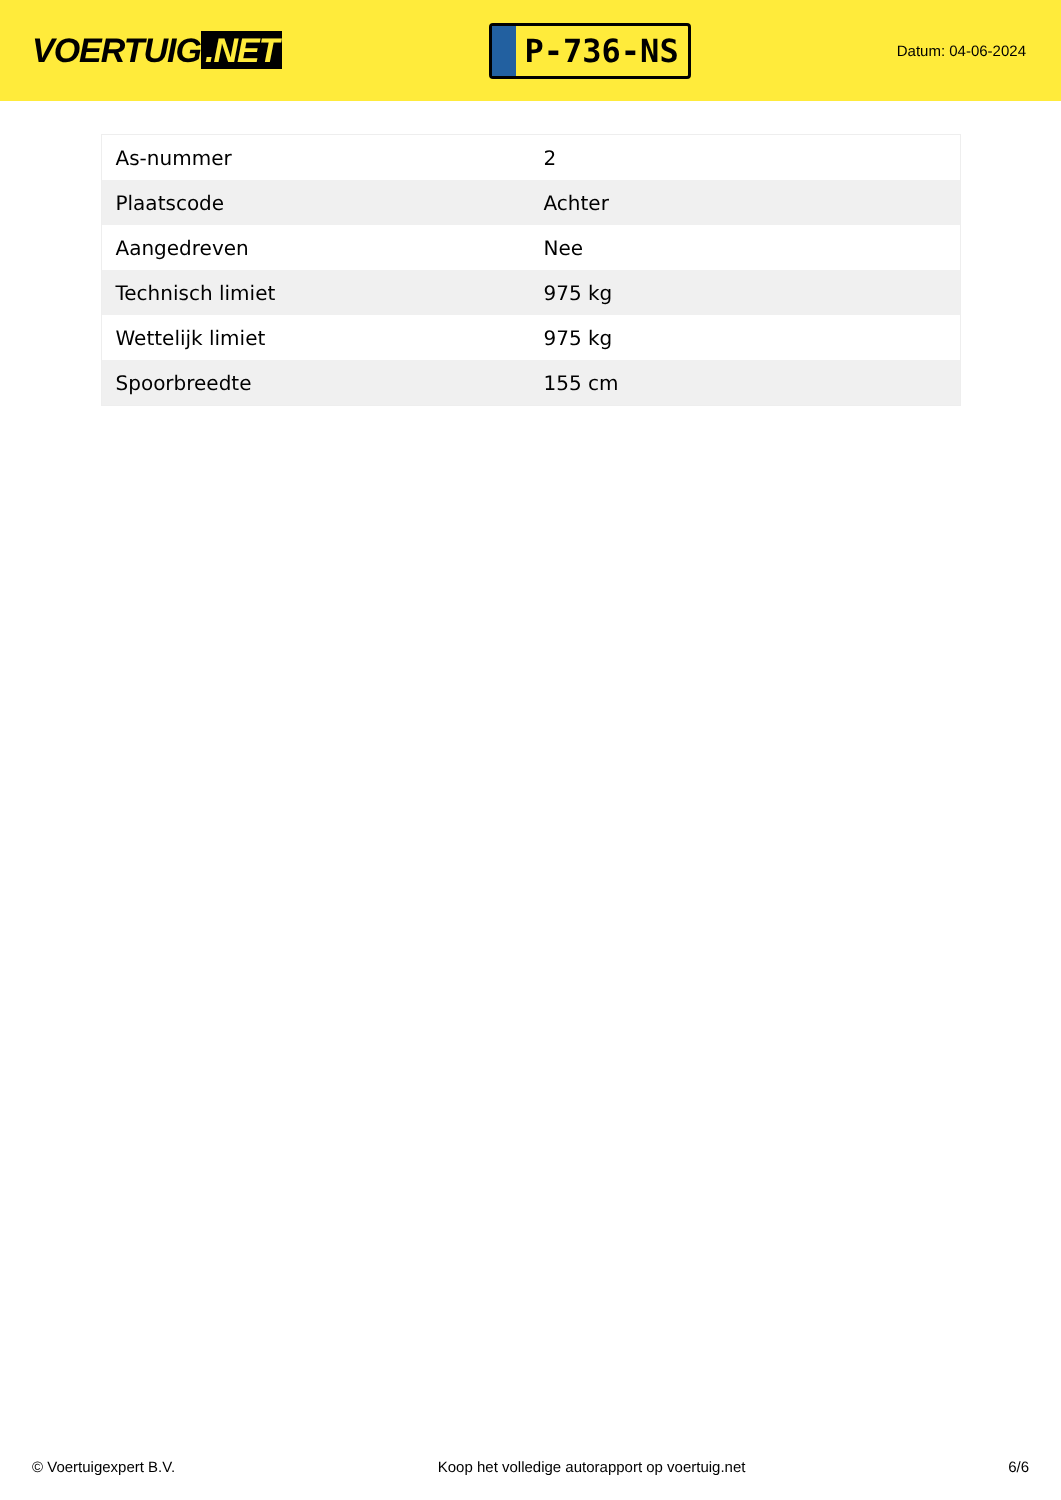VOERTUIG.NET
P-736-NS
Datum: 04-06-2024
| As-nummer | 2 |
| Plaatscode | Achter |
| Aangedreven | Nee |
| Technisch limiet | 975 kg |
| Wettelijk limiet | 975 kg |
| Spoorbreedte | 155 cm |
© Voertuigexpert B.V. Koop het volledige autorapport op voertuig.net 6/6